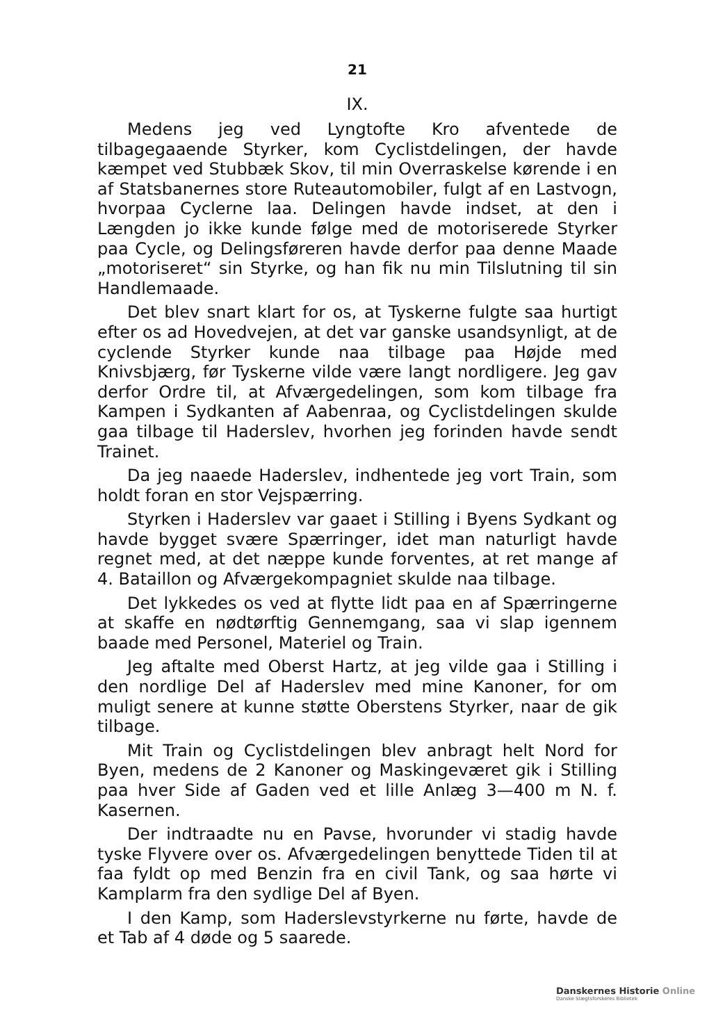21
IX.
Medens jeg ved Lyngtofte Kro afventede de tilbagegaaende Styrker, kom Cyclistdelingen, der havde kæmpet ved Stubbæk Skov, til min Overraskelse kørende i en af Statsbanernes store Ruteautomobiler, fulgt af en Lastvogn, hvorpaa Cyclerne laa. Delingen havde indset, at den i Længden jo ikke kunde følge med de motoriserede Styrker paa Cycle, og Delingsføreren havde derfor paa denne Maade „motoriseret“ sin Styrke, og han fik nu min Tilslutning til sin Handlemaade.
Det blev snart klart for os, at Tyskerne fulgte saa hurtigt efter os ad Hovedvejen, at det var ganske usandsynligt, at de cyclende Styrker kunde naa tilbage paa Højde med Knivsbjærg, før Tyskerne vilde være langt nordligere. Jeg gav derfor Ordre til, at Afværgedelingen, som kom tilbage fra Kampen i Sydkanten af Aabenraa, og Cyclistdelingen skulde gaa tilbage til Haderslev, hvorhen jeg forinden havde sendt Trainet.
Da jeg naaede Haderslev, indhentede jeg vort Train, som holdt foran en stor Vejspærring.
Styrken i Haderslev var gaaet i Stilling i Byens Sydkant og havde bygget svære Spærringer, idet man naturligt havde regnet med, at det næppe kunde forventes, at ret mange af 4. Bataillon og Afværgekompagniet skulde naa tilbage.
Det lykkedes os ved at flytte lidt paa en af Spærringerne at skaffe en nødtørftig Gennemgang, saa vi slap igennem baade med Personel, Materiel og Train.
Jeg aftalte med Oberst Hartz, at jeg vilde gaa i Stilling i den nordlige Del af Haderslev med mine Kanoner, for om muligt senere at kunne støtte Oberstens Styrker, naar de gik tilbage.
Mit Train og Cyclistdelingen blev anbragt helt Nord for Byen, medens de 2 Kanoner og Maskingeværet gik i Stilling paa hver Side af Gaden ved et lille Anlæg 3—400 m N. f. Kasernen.
Der indtraadte nu en Pavse, hvorunder vi stadig havde tyske Flyvere over os. Afværgedelingen benyttede Tiden til at faa fyldt op med Benzin fra en civil Tank, og saa hørte vi Kamplarm fra den sydlige Del af Byen.
I den Kamp, som Haderslevstyrkerne nu førte, havde de et Tab af 4 døde og 5 saarede.
Danskernes Historie Online
Danske Slægtsforskeres Bibliotek